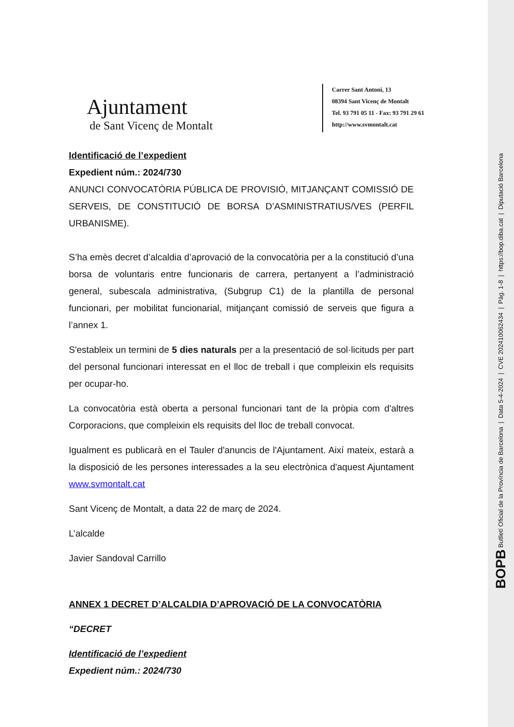BOPB Butlletí Oficial de la Província de Barcelona | Data 5-4-2024 | CVE 202410062434 | Pàg. 1-8 | https://bop.diba.cat | Diputació Barcelona
Ajuntament
de Sant Vicenç de Montalt
Carrer Sant Antoni, 13
08394 Sant Vicenç de Montalt
Tel. 93 791 05 11 - Fax: 93 791 29 61
http://www.svmontalt.cat
Identificació de l’expedient
Expedient núm.: 2024/730
ANUNCI CONVOCATÒRIA PÚBLICA DE PROVISIÓ, MITJANÇANT COMISSIÓ DE SERVEIS, DE CONSTITUCIÓ DE BORSA D’ASMINISTRATIUS/VES (PERFIL URBANISME).
S’ha emès decret d’alcaldia d’aprovació de la convocatòria per a la constitució d’una borsa de voluntaris entre funcionaris de carrera, pertanyent a l’administració general, subescala administrativa, (Subgrup C1) de la plantilla de personal funcionari, per mobilitat funcionarial, mitjançant comissió de serveis que figura a l’annex 1.
S'estableix un termini de 5 dies naturals per a la presentació de sol·licituds per part del personal funcionari interessat en el lloc de treball i que compleixin els requisits per ocupar-ho.
La convocatòria està oberta a personal funcionari tant de la pròpia com d'altres Corporacions, que compleixin els requisits del lloc de treball convocat.
Igualment es publicarà en el Tauler d'anuncis de l'Ajuntament. Així mateix, estarà a la disposició de les persones interessades a la seu electrònica d'aquest Ajuntament www.svmontalt.cat
Sant Vicenç de Montalt, a data 22 de març de 2024.
L’alcalde
Javier Sandoval Carrillo
ANNEX 1 DECRET D’ALCALDIA D’APROVACIÓ DE LA CONVOCATÒRIA
“DECRET
Identificació de l’expedient
Expedient núm.: 2024/730